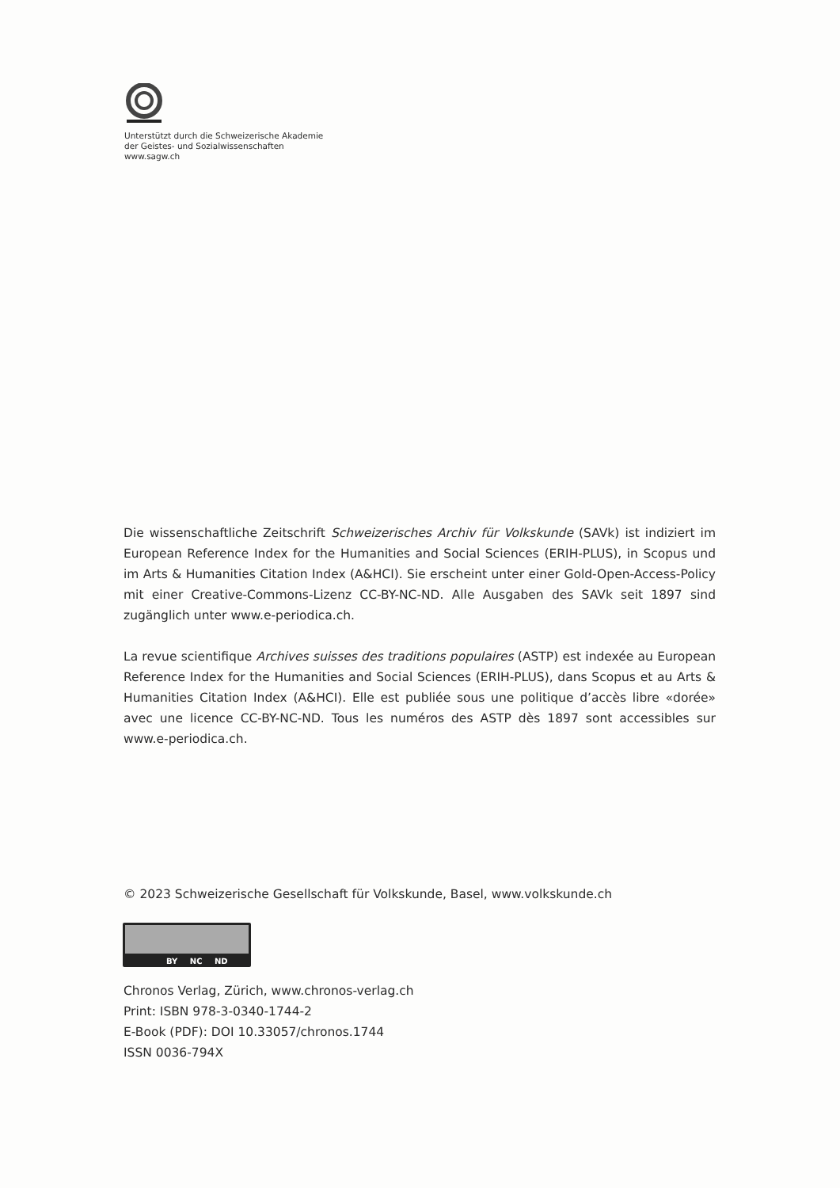Unterstützt durch die Schweizerische Akademie
der Geistes- und Sozialwissenschaften
www.sagw.ch
Die wissenschaftliche Zeitschrift Schweizerisches Archiv für Volkskunde (SAVk) ist indiziert im European Reference Index for the Humanities and Social Sciences (ERIH-PLUS), in Scopus und im Arts & Humanities Citation Index (A&HCI). Sie erscheint unter einer Gold-Open-Access-Policy mit einer Creative-Commons-Lizenz CC-BY-NC-ND. Alle Ausgaben des SAVk seit 1897 sind zugänglich unter www.e-periodica.ch.
La revue scientifique Archives suisses des traditions populaires (ASTP) est indexée au European Reference Index for the Humanities and Social Sciences (ERIH-PLUS), dans Scopus et au Arts & Humanities Citation Index (A&HCI). Elle est publiée sous une politique d’accès libre «dorée» avec une licence CC-BY-NC-ND. Tous les numéros des ASTP dès 1897 sont accessibles sur www.e-periodica.ch.
© 2023 Schweizerische Gesellschaft für Volkskunde, Basel, www.volkskunde.ch
BY NC ND
Chronos Verlag, Zürich, www.chronos-verlag.ch
Print: ISBN 978-3-0340-1744-2
E-Book (PDF): DOI 10.33057/chronos.1744
ISSN 0036-794X